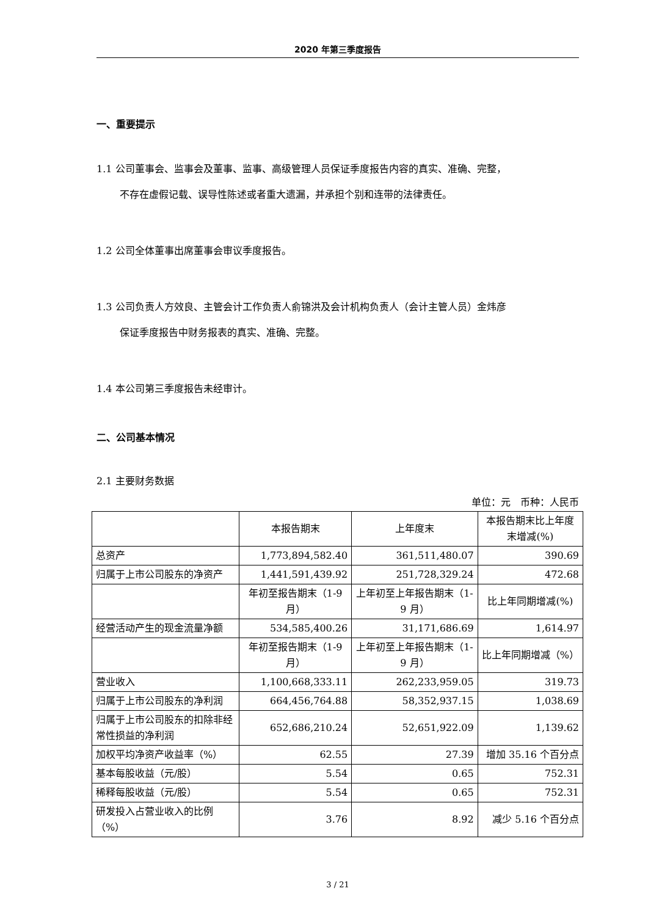2020 年第三季度报告
一、重要提示
1.1 公司董事会、监事会及董事、监事、高级管理人员保证季度报告内容的真实、准确、完整，
不存在虚假记载、误导性陈述或者重大遗漏，并承担个别和连带的法律责任。
1.2 公司全体董事出席董事会审议季度报告。
1.3 公司负责人方效良、主管会计工作负责人俞锦洪及会计机构负责人（会计主管人员）金炜彦
保证季度报告中财务报表的真实、准确、完整。
1.4 本公司第三季度报告未经审计。
二、公司基本情况
2.1 主要财务数据
单位：元　币种：人民币
| | 本报告期末 | 上年度末 | 本报告期末比上年度末增减(%) |
| --- | --- | --- | --- |
| 总资产 | 1,773,894,582.40 | 361,511,480.07 | 390.69 |
| 归属于上市公司股东的净资产 | 1,441,591,439.92 | 251,728,329.24 | 472.68 |
| | 年初至报告期末（1-9 月） | 上年初至上年报告期末（1-9 月） | 比上年同期增减(%) |
| 经营活动产生的现金流量净额 | 534,585,400.26 | 31,171,686.69 | 1,614.97 |
| | 年初至报告期末（1-9 月） | 上年初至上年报告期末（1-9 月） | 比上年同期增减（%） |
| 营业收入 | 1,100,668,333.11 | 262,233,959.05 | 319.73 |
| 归属于上市公司股东的净利润 | 664,456,764.88 | 58,352,937.15 | 1,038.69 |
| 归属于上市公司股东的扣除非经常性损益的净利润 | 652,686,210.24 | 52,651,922.09 | 1,139.62 |
| 加权平均净资产收益率（%） | 62.55 | 27.39 | 增加 35.16 个百分点 |
| 基本每股收益（元/股） | 5.54 | 0.65 | 752.31 |
| 稀释每股收益（元/股） | 5.54 | 0.65 | 752.31 |
| 研发投入占营业收入的比例（%） | 3.76 | 8.92 | 减少 5.16 个百分点 |
3 / 21